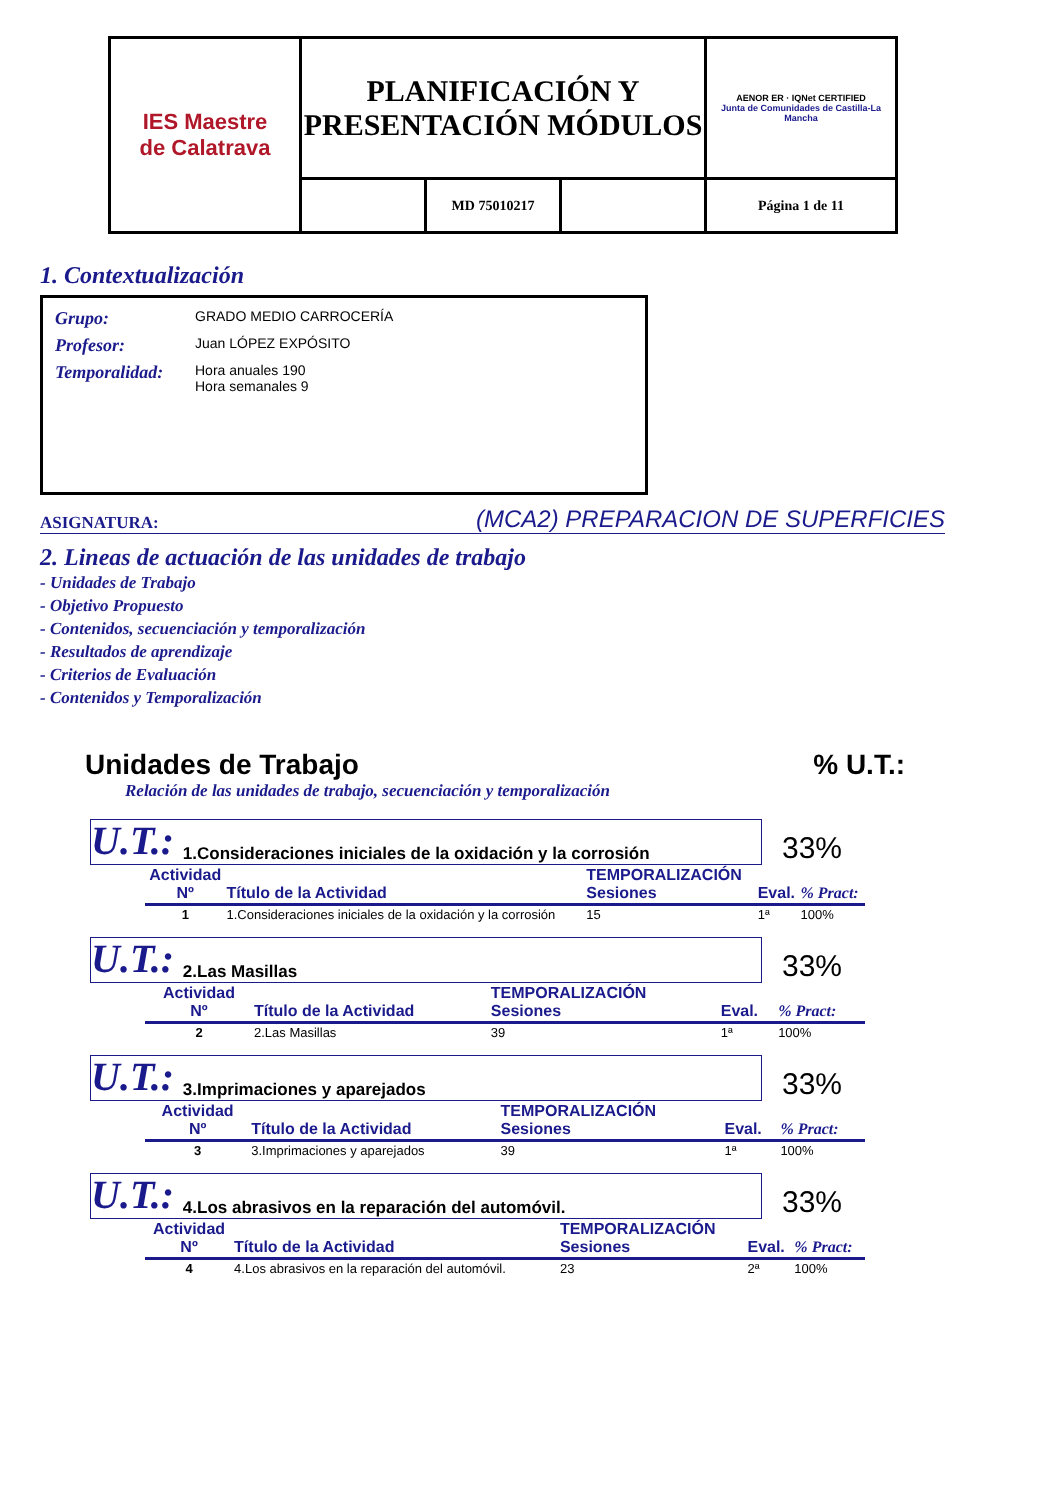| IES Maestre de Calatrava | PLANIFICACIÓN Y PRESENTACIÓN MÓDULOS | | | AENOR ER · IQNet CERTIFIED Junta de Comunidades de Castilla-La Mancha |
| | | MD 75010217 | | Página 1 de 11 |
1. Contextualización
| Grupo: | GRADO MEDIO CARROCERÍA |
| Profesor: | Juan LÓPEZ EXPÓSITO |
| Temporalidad: | Hora anuales 190 Hora semanales 9 |
ASIGNATURA: (MCA2) PREPARACION DE SUPERFICIES
2. Lineas de actuación de las unidades de trabajo
- Unidades de Trabajo
- Objetivo Propuesto
- Contenidos, secuenciación y temporalización
- Resultados de aprendizaje
- Criterios de Evaluación
- Contenidos y Temporalización
Unidades de Trabajo% U.T.:
Relación de las unidades de trabajo, secuenciación y temporalización
U.T.: 1.Consideraciones iniciales de la oxidación y la corrosión
33%
| Actividad Nº | Título de la Actividad | TEMPORALIZACIÓN Sesiones | Eval. | % Pract: |
| --- | --- | --- | --- | --- |
| 1 | 1.Consideraciones iniciales de la oxidación y la corrosión | 15 | 1ª | 100% |
U.T.: 2.Las Masillas
33%
| Actividad Nº | Título de la Actividad | TEMPORALIZACIÓN Sesiones | Eval. | % Pract: |
| --- | --- | --- | --- | --- |
| 2 | 2.Las Masillas | 39 | 1ª | 100% |
U.T.: 3.Imprimaciones y aparejados
33%
| Actividad Nº | Título de la Actividad | TEMPORALIZACIÓN Sesiones | Eval. | % Pract: |
| --- | --- | --- | --- | --- |
| 3 | 3.Imprimaciones y aparejados | 39 | 1ª | 100% |
U.T.: 4.Los abrasivos en la reparación del automóvil.
33%
| Actividad Nº | Título de la Actividad | TEMPORALIZACIÓN Sesiones | Eval. | % Pract: |
| --- | --- | --- | --- | --- |
| 4 | 4.Los abrasivos en la reparación del automóvil. | 23 | 2ª | 100% |